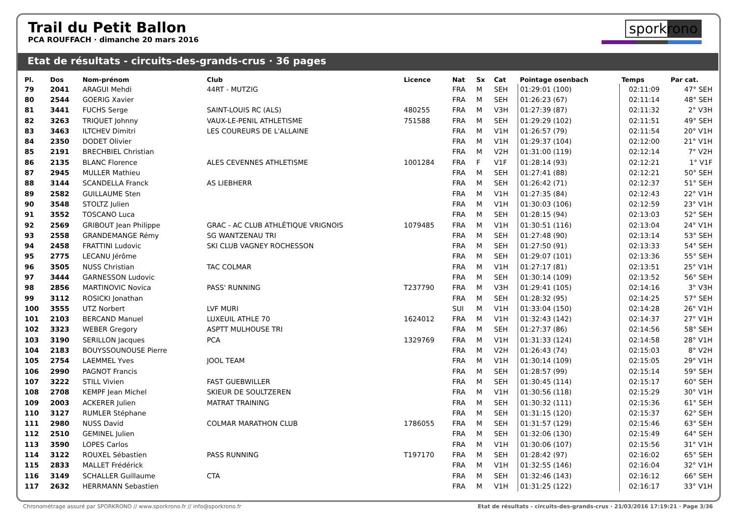Trail du Petit Ballon
PCA ROUFFACH · dimanche 20 mars 2016
sporkrono
Etat de résultats - circuits-des-grands-crus · 36 pages
| Pl. | Dos | Nom-prénom | Club | Licence | Nat | Sx | Cat | Pointage osenbach | Temps | Par cat. |
| --- | --- | --- | --- | --- | --- | --- | --- | --- | --- | --- |
| 79 | 2041 | ARAGUI Mehdi | 44RT - MUTZIG | | FRA | M | SEH | 01:29:01 (100) | 02:11:09 | 47° SEH |
| 80 | 2544 | GOERIG Xavier | | | FRA | M | SEH | 01:26:23 (67) | 02:11:14 | 48° SEH |
| 81 | 3441 | FUCHS Serge | SAINT-LOUIS RC (ALS) | 480255 | FRA | M | V3H | 01:27:39 (87) | 02:11:32 | 2° V3H |
| 82 | 3263 | TRIQUET Johnny | VAUX-LE-PENIL ATHLETISME | 751588 | FRA | M | SEH | 01:29:29 (102) | 02:11:51 | 49° SEH |
| 83 | 3463 | ILTCHEV Dimitri | LES COUREURS DE L'ALLAINE | | FRA | M | V1H | 01:26:57 (79) | 02:11:54 | 20° V1H |
| 84 | 2350 | DODET Olivier | | | FRA | M | V1H | 01:29:37 (104) | 02:12:00 | 21° V1H |
| 85 | 2191 | BRECHBIEL Christian | | | FRA | M | V2H | 01:31:00 (119) | 02:12:14 | 7° V2H |
| 86 | 2135 | BLANC Florence | ALES CEVENNES ATHLETISME | 1001284 | FRA | F | V1F | 01:28:14 (93) | 02:12:21 | 1° V1F |
| 87 | 2945 | MULLER Mathieu | | | FRA | M | SEH | 01:27:41 (88) | 02:12:21 | 50° SEH |
| 88 | 3144 | SCANDELLA Franck | AS LIEBHERR | | FRA | M | SEH | 01:26:42 (71) | 02:12:37 | 51° SEH |
| 89 | 2582 | GUILLAUME Sten | | | FRA | M | V1H | 01:27:35 (84) | 02:12:43 | 22° V1H |
| 90 | 3548 | STOLTZ Julien | | | FRA | M | V1H | 01:30:03 (106) | 02:12:59 | 23° V1H |
| 91 | 3552 | TOSCANO Luca | | | FRA | M | SEH | 01:28:15 (94) | 02:13:03 | 52° SEH |
| 92 | 2569 | GRIBOUT Jean Philippe | GRAC - AC CLUB ATHLÉTIQUE VRIGNOIS | 1079485 | FRA | M | V1H | 01:30:51 (116) | 02:13:04 | 24° V1H |
| 93 | 2558 | GRANDEMANGE Rémy | SG WANTZENAU TRI | | FRA | M | SEH | 01:27:48 (90) | 02:13:14 | 53° SEH |
| 94 | 2458 | FRATTINI Ludovic | SKI CLUB VAGNEY ROCHESSON | | FRA | M | SEH | 01:27:50 (91) | 02:13:33 | 54° SEH |
| 95 | 2775 | LECANU Jérôme | | | FRA | M | SEH | 01:29:07 (101) | 02:13:36 | 55° SEH |
| 96 | 3505 | NUSS Christian | TAC COLMAR | | FRA | M | V1H | 01:27:17 (81) | 02:13:51 | 25° V1H |
| 97 | 3444 | GARNESSON Ludovic | | | FRA | M | SEH | 01:30:14 (109) | 02:13:52 | 56° SEH |
| 98 | 2856 | MARTINOVIC Novica | PASS' RUNNING | T237790 | FRA | M | V3H | 01:29:41 (105) | 02:14:16 | 3° V3H |
| 99 | 3112 | ROSICKI Jonathan | | | FRA | M | SEH | 01:28:32 (95) | 02:14:25 | 57° SEH |
| 100 | 3555 | UTZ Norbert | LVF MURI | | SUI | M | V1H | 01:33:04 (150) | 02:14:28 | 26° V1H |
| 101 | 2103 | BERCAND Manuel | LUXEUIL ATHLE 70 | 1624012 | FRA | M | V1H | 01:32:43 (142) | 02:14:37 | 27° V1H |
| 102 | 3323 | WEBER Gregory | ASPTT MULHOUSE TRI | | FRA | M | SEH | 01:27:37 (86) | 02:14:56 | 58° SEH |
| 103 | 3190 | SERILLON Jacques | PCA | 1329769 | FRA | M | V1H | 01:31:33 (124) | 02:14:58 | 28° V1H |
| 104 | 2183 | BOUYSSOUNOUSE Pierre | | | FRA | M | V2H | 01:26:43 (74) | 02:15:03 | 8° V2H |
| 105 | 2754 | LAEMMEL Yves | JOOL TEAM | | FRA | M | V1H | 01:30:14 (109) | 02:15:05 | 29° V1H |
| 106 | 2990 | PAGNOT Francis | | | FRA | M | SEH | 01:28:57 (99) | 02:15:14 | 59° SEH |
| 107 | 3222 | STILL Vivien | FAST GUEBWILLER | | FRA | M | SEH | 01:30:45 (114) | 02:15:17 | 60° SEH |
| 108 | 2708 | KEMPF Jean Michel | SKIEUR DE SOULTZEREN | | FRA | M | V1H | 01:30:56 (118) | 02:15:29 | 30° V1H |
| 109 | 2003 | ACKERER Julien | MATRAT TRAINING | | FRA | M | SEH | 01:30:32 (111) | 02:15:36 | 61° SEH |
| 110 | 3127 | RUMLER Stéphane | | | FRA | M | SEH | 01:31:15 (120) | 02:15:37 | 62° SEH |
| 111 | 2980 | NUSS David | COLMAR MARATHON CLUB | 1786055 | FRA | M | SEH | 01:31:57 (129) | 02:15:46 | 63° SEH |
| 112 | 2510 | GEMINEL Julien | | | FRA | M | SEH | 01:32:06 (130) | 02:15:49 | 64° SEH |
| 113 | 3590 | LOPES Carlos | | | FRA | M | V1H | 01:30:06 (107) | 02:15:56 | 31° V1H |
| 114 | 3122 | ROUXEL Sébastien | PASS RUNNING | T197170 | FRA | M | SEH | 01:28:42 (97) | 02:16:02 | 65° SEH |
| 115 | 2833 | MALLET Frédérick | | | FRA | M | V1H | 01:32:55 (146) | 02:16:04 | 32° V1H |
| 116 | 3149 | SCHALLER Guillaume | CTA | | FRA | M | SEH | 01:32:46 (143) | 02:16:12 | 66° SEH |
| 117 | 2632 | HERRMANN Sebastien | | | FRA | M | V1H | 01:31:25 (122) | 02:16:17 | 33° V1H |
Chronométrage assuré par SPORKRONO // www.sporkrono.fr // info@sporkrono.fr Etat de résultats - circuits-des-grands-crus · 21/03/2016 17:19:21 · Page 3/36